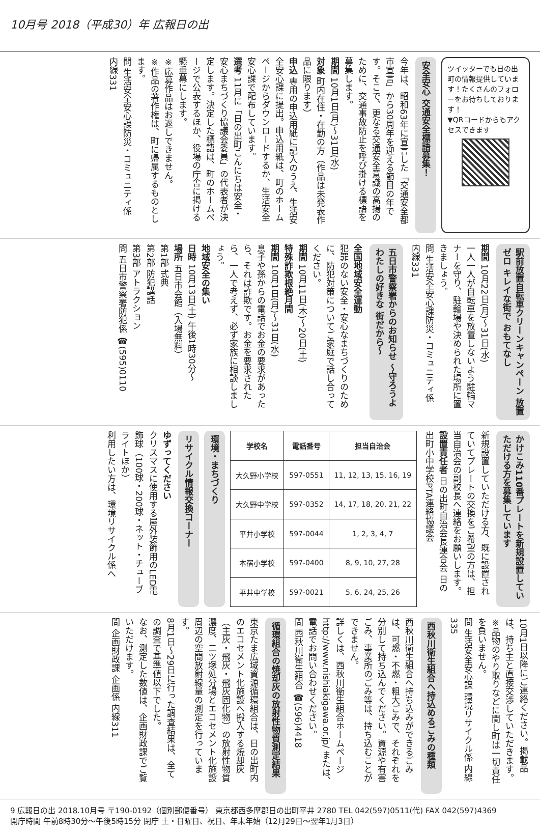10月号 2018（平成30）年 広報日の出
ツイッターでも日の出町の情報提供しています！たくさんのフォローをお待ちしております！
▼QRコードからもアクセスできます
安全安心 交通安全標語募集！
今年は、昭和63年に宣言した「交通安全都市宣言」から30周年を迎える節目の年です。そこで、更なる交通安全意識の高揚のために、交通事故防止を呼び掛ける標語を募集します。
期間 10月1日(月)～31日(水)
対象 町内在住・在勤の方（作品は未発表作品に限ります）
申込 専用の申込用紙に記入のうえ、生活安全安心課に提出。申込用紙は、町のホームページからダウンロードするか、生活安全安心課で配布しています。
選考 11月に「日の出町こんにちは安全・安心まちづくり協議会委員」の代表者が決定します。決定した標語は、町のホームページで公表するほか、役場の庁舎に掲ける懸垂幕にします。
※応募作品はお返しできません。
※作品の著作権は、町に帰属するものとします。
問 生活安全安心課防災・コミュニティ係 内線331
駅前放置自転車クリーンキャンペーン 放置ゼロ キレイな街で おもてなし
期間 10月22日(月)～31日(水)
一人一人が自転車を放置しないよう駐輪マナーを守り、駐輪場や決められた場所に置きましょう。
問 生活安全安心課防災・コミュニティ係 内線331
五日市警察署からのお知らせ ～守ろうよ わたしの好きな 街だから～
全国地域安全運動
犯罪のない安全・安心なまちづくりのために、防犯対策についてご家庭で話し合ってください。
期間 10月11日(木)～20日(土)
特殊詐欺根絶月間
期間 10月1日(月)～31日(水)
息子や孫からの電話でお金の要求があったら、それは詐欺です。お金を要求されたら、一人で考えず、必ず家族に相談しましょう。
地域安全の集い
日時 10月13日(土) 午後1時30分～
場所 五日市会館（入場無料）
第1部 式典
第2部 防犯講話
第3部 アトラクション
問 五日市警察署防犯係 ☎(595)0110
かけこみ110番プレートを新規設置していただける方を募集しています
新規設置していただける方、既に設置されていてプレートの交換をご希望の方は、担当自治会の副校長へ連絡をお願いします。
設置責任者 日の出町自治会長連合会 日の出町小中学校PTA連絡協議会
| 学校名 | 電話番号 | 担当自治会 |
| --- | --- | --- |
| 大久野小学校 | 597-0551 | 11, 12, 13, 15, 16, 19 |
| 大久野中学校 | 597-0352 | 14, 17, 18, 20, 21, 22 |
| 平井小学校 | 597-0044 | 1, 2, 3, 4, 7 |
| 本宿小学校 | 597-0400 | 8, 9, 10, 27, 28 |
| 平井中学校 | 597-0021 | 5, 6, 24, 25, 26 |
環境・まちづくり
リサイクル情報交換コーナー
ゆずってください
クリスマスに使用する屋外装飾用のLED電飾球（100球・200球・ネット・チューブライトほか）
利用したい方は、環境リサイクル係へ
10月1日以降にご連絡ください。掲載品は、持ち主と直接交渉していただきます。
※品物のやり取りなどに関し町は一切責任を負いません。
問 生活安全安心課 環境リサイクル係 内線335
西秋川衛生組合へ持込めるごみの種類
西秋川衛生組合へ持ち込みができるごみは、可燃・不燃・粗大ごみで、それぞれを分別して持ち込んでください。資源や有害ごみ、事業所のごみ等は、持ち込むことができません。
詳しくは、西秋川衛生組合ホームページ http://www.nishiakigawa.or.jp/ または、電話でお問い合わせください。
問 西秋川衛生組合 ☎(596)4418
循環組合の焼却灰の放射性物質測定結果
東京たま広域資源循環組合は、日の出町内のエコセメント化施設へ搬入する焼却灰（主灰・飛灰・飛灰固化物）の放射性物質濃度、二ツ塚処分場とエコセメント化施設周辺の空間放射線量の測定を行っています。
8月1日～29日に行った調査結果は、全ての調査で基準値以下でした。
なお、測定した数値は、企画財政課でご覧いただけます。
問 企画財政課 企画係 内線311
9 広報日の出 2018.10月号 〒190-0192（個別郵便番号） 東京都西多摩郡日の出町平井 2780 TEL 042(597)0511(代) FAX 042(597)4369
開庁時間 午前8時30分～午後5時15分 閉庁 土・日曜日、祝日、年末年始（12月29日～翌年1月3日）